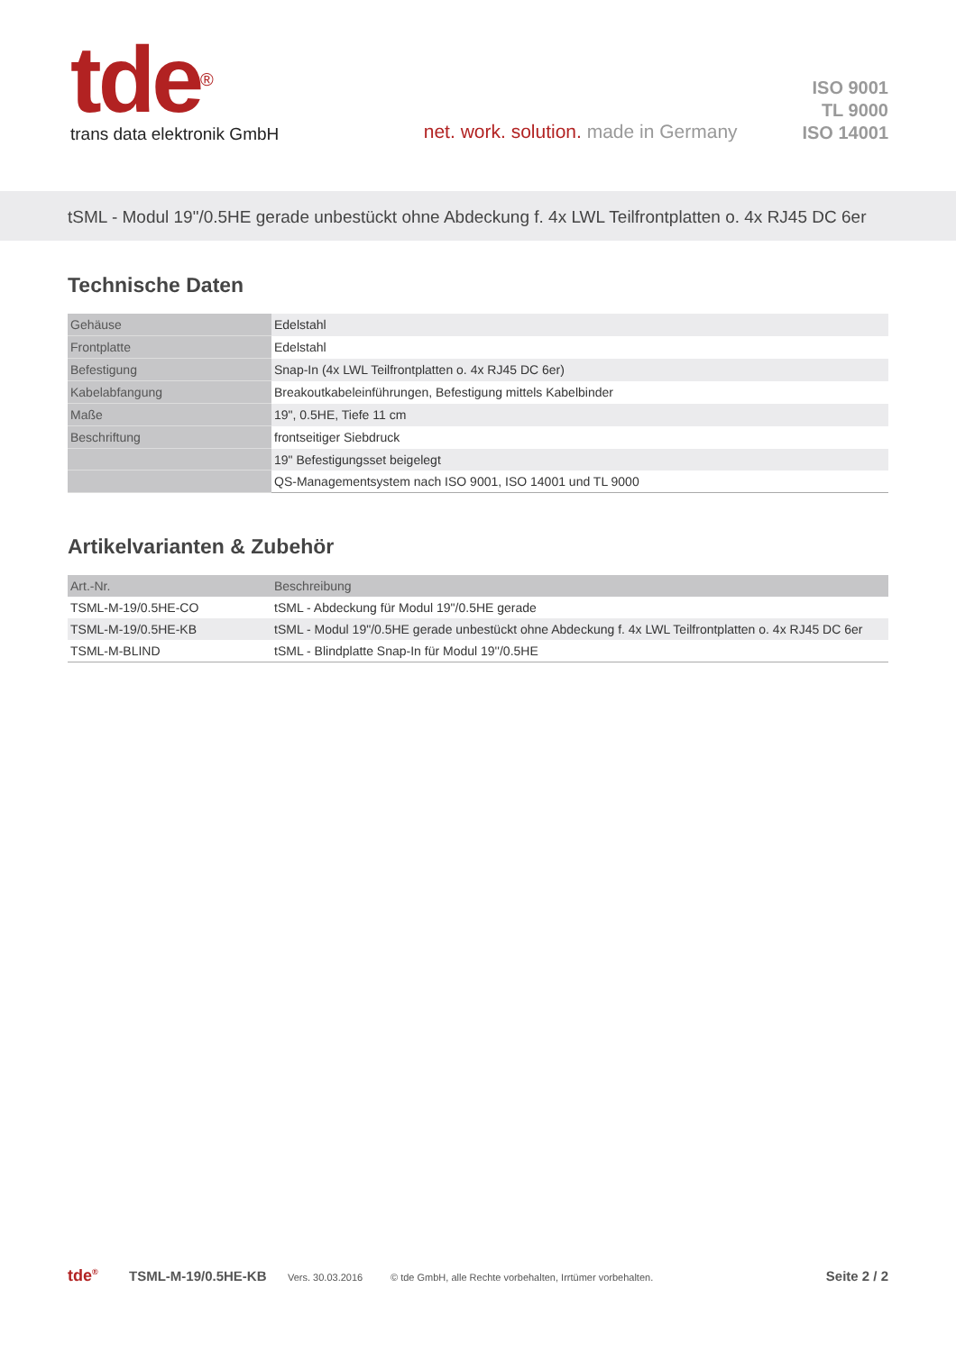tde<sup>®</sup>
trans data elektronik GmbH
net. work. solution. made in Germany
ISO 9001
TL 9000
ISO 14001
tSML - Modul 19"/0.5HE gerade unbestückt ohne Abdeckung f. 4x LWL Teilfrontplatten o. 4x RJ45 DC 6er
Technische Daten
| Gehäuse | Edelstahl |
| Frontplatte | Edelstahl |
| Befestigung | Snap-In (4x LWL Teilfrontplatten o. 4x RJ45 DC 6er) |
| Kabelabfangung | Breakoutkabeleinführungen, Befestigung mittels Kabelbinder |
| Maße | 19", 0.5HE, Tiefe 11 cm |
| Beschriftung | frontseitiger Siebdruck |
| | 19" Befestigungsset beigelegt |
| | QS-Managementsystem nach ISO 9001, ISO 14001 und TL 9000 |
Artikelvarianten & Zubehör
| Art.-Nr. | Beschreibung |
| --- | --- |
| TSML-M-19/0.5HE-CO | tSML - Abdeckung für Modul 19"/0.5HE gerade |
| TSML-M-19/0.5HE-KB | tSML - Modul 19"/0.5HE gerade unbestückt ohne Abdeckung f. 4x LWL Teilfrontplatten o. 4x RJ45 DC 6er |
| TSML-M-BLIND | tSML - Blindplatte Snap-In für Modul 19''/0.5HE |
tde<sup>®</sup> TSML-M-19/0.5HE-KB Vers. 30.03.2016 © tde GmbH, alle Rechte vorbehalten, Irrtümer vorbehalten. Seite 2 / 2